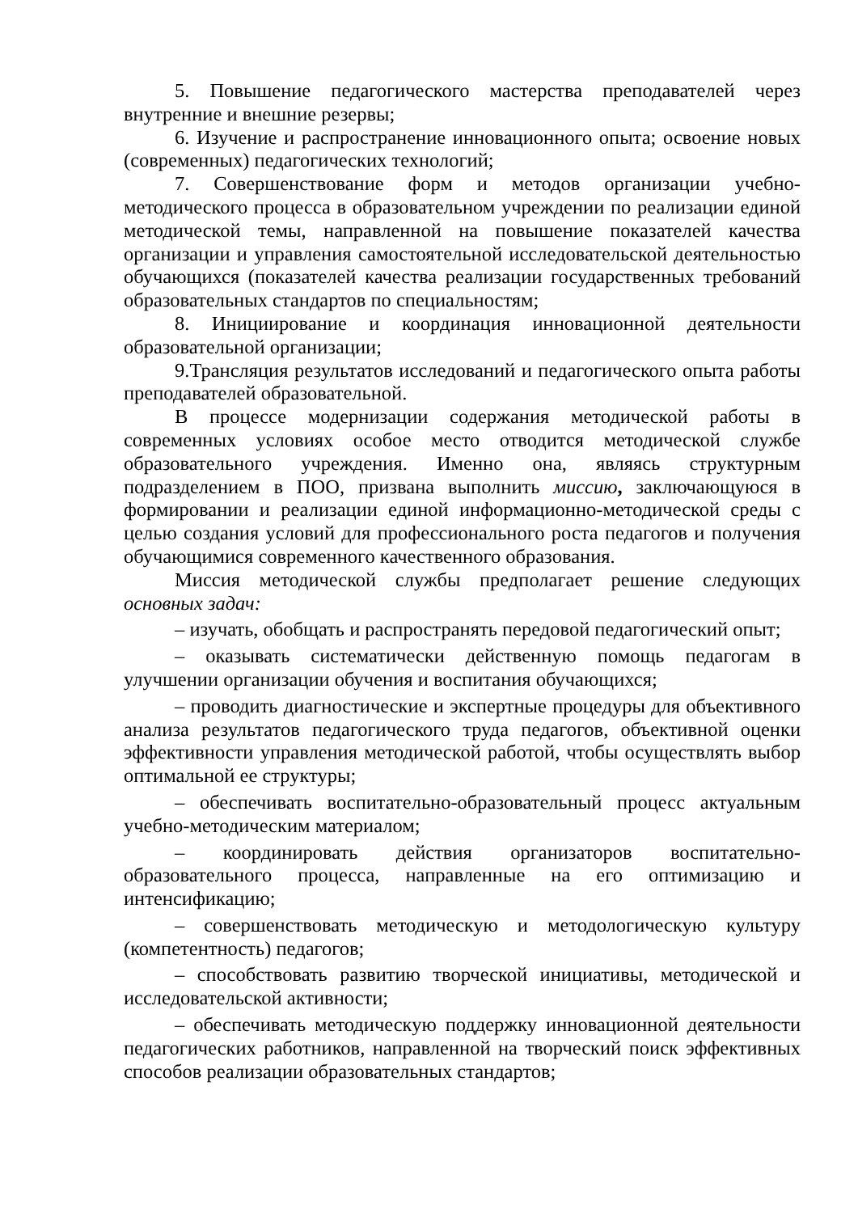5. Повышение педагогического мастерства преподавателей через внутренние и внешние резервы;
6. Изучение и распространение инновационного опыта; освоение новых (современных) педагогических технологий;
7. Совершенствование форм и методов организации учебно-методического процесса в образовательном учреждении по реализации единой методической темы, направленной на повышение показателей качества организации и управления самостоятельной исследовательской деятельностью обучающихся (показателей качества реализации государственных требований образовательных стандартов по специальностям;
8. Инициирование и координация инновационной деятельности образовательной организации;
9.Трансляция результатов исследований и педагогического опыта работы преподавателей образовательной.
В процессе модернизации содержания методической работы в современных условиях особое место отводится методической службе образовательного учреждения. Именно она, являясь структурным подразделением в ПОО, призвана выполнить миссию, заключающуюся в формировании и реализации единой информационно-методической среды с целью создания условий для профессионального роста педагогов и получения обучающимися современного качественного образования.
Миссия методической службы предполагает решение следующих основных задач:
– изучать, обобщать и распространять передовой педагогический опыт;
– оказывать систематически действенную помощь педагогам в улучшении организации обучения и воспитания обучающихся;
– проводить диагностические и экспертные процедуры для объективного анализа результатов педагогического труда педагогов, объективной оценки эффективности управления методической работой, чтобы осуществлять выбор оптимальной ее структуры;
– обеспечивать воспитательно-образовательный процесс актуальным учебно-методическим материалом;
– координировать действия организаторов воспитательно-образовательного процесса, направленные на его оптимизацию и интенсификацию;
– совершенствовать методическую и методологическую культуру (компетентность) педагогов;
– способствовать развитию творческой инициативы, методической и исследовательской активности;
– обеспечивать методическую поддержку инновационной деятельности педагогических работников, направленной на творческий поиск эффективных способов реализации образовательных стандартов;